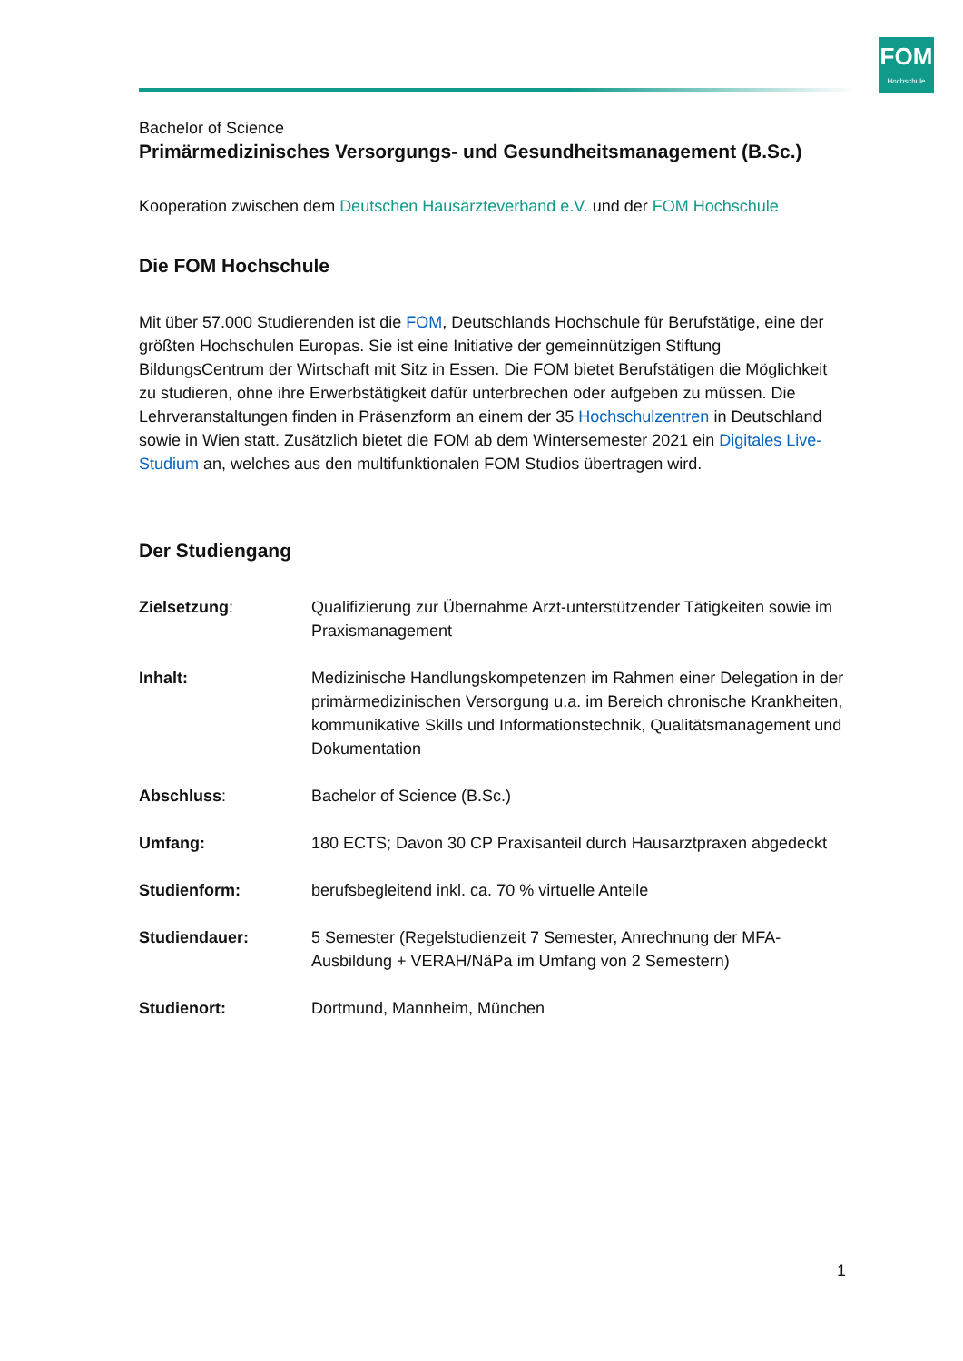FOM
Hochschule
Bachelor of Science
Primärmedizinisches Versorgungs- und Gesundheitsmanagement (B.Sc.)
Kooperation zwischen dem Deutschen Hausärzteverband e.V. und der FOM Hochschule
Die FOM Hochschule
Mit über 57.000 Studierenden ist die FOM, Deutschlands Hochschule für Berufstätige, eine der größten Hochschulen Europas. Sie ist eine Initiative der gemeinnützigen Stiftung BildungsCentrum der Wirtschaft mit Sitz in Essen. Die FOM bietet Berufstätigen die Möglichkeit zu studieren, ohne ihre Erwerbstätigkeit dafür unterbrechen oder aufgeben zu müssen. Die Lehrveranstaltungen finden in Präsenzform an einem der 35 Hochschulzentren in Deutschland sowie in Wien statt. Zusätzlich bietet die FOM ab dem Wintersemester 2021 ein Digitales Live-Studium an, welches aus den multifunktionalen FOM Studios übertragen wird.
Der Studiengang
| Zielsetzung : | Qualifizierung zur Übernahme Arzt-unterstützender Tätigkeiten sowie im Praxismanagement |
| Inhalt: | Medizinische Handlungskompetenzen im Rahmen einer Delegation in der primärmedizinischen Versorgung u.a. im Bereich chronische Krankheiten, kommunikative Skills und Informationstechnik, Qualitätsmanagement und Dokumentation |
| Abschluss : | Bachelor of Science (B.Sc.) |
| Umfang: | 180 ECTS; Davon 30 CP Praxisanteil durch Hausarztpraxen abgedeckt |
| Studienform: | berufsbegleitend inkl. ca. 70 % virtuelle Anteile |
| Studiendauer: | 5 Semester (Regelstudienzeit 7 Semester, Anrechnung der MFA-Ausbildung + VERAH/NäPa im Umfang von 2 Semestern) |
| Studienort: | Dortmund, Mannheim, München |
1